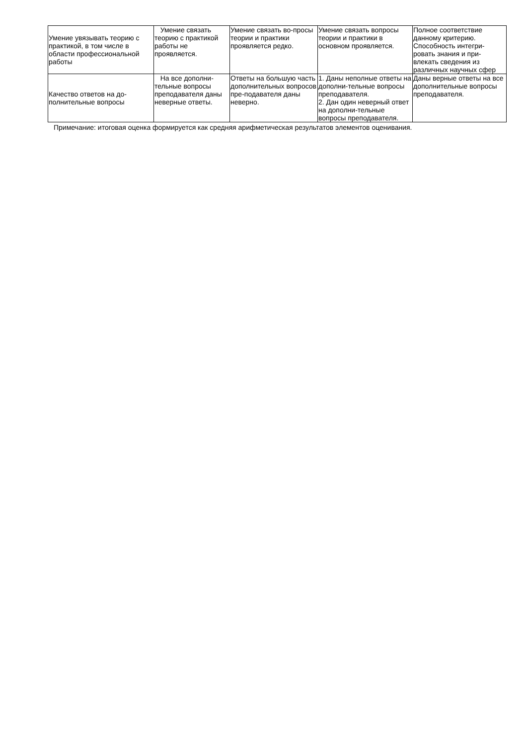| Умение увязывать теорию с практикой, в том числе в области профессиональной работы | Умение связать теорию с практикой работы не проявляется. | Умение связать во-просы теории и практики проявляется редко. | Умение связать вопросы теории и практики в основном проявляется. | Полное соответствие данному критерию. Способность интегри-ровать знания и при-влекать сведения из различных научных сфер |
| Качество ответов на до-полнительные вопросы | На все дополни-тельные вопросы преподавателя даны неверные ответы. | Ответы на большую часть дополнительных вопросов пре-подавателя даны неверно. | 1. Даны неполные ответы на дополни-тельные вопросы преподавателя. 2. Дан один неверный ответ на дополни-тельные вопросы преподавателя. | Даны верные ответы на все дополнительные вопросы преподавателя. |
Примечание: итоговая оценка формируется как средняя арифметическая результатов элементов оценивания.